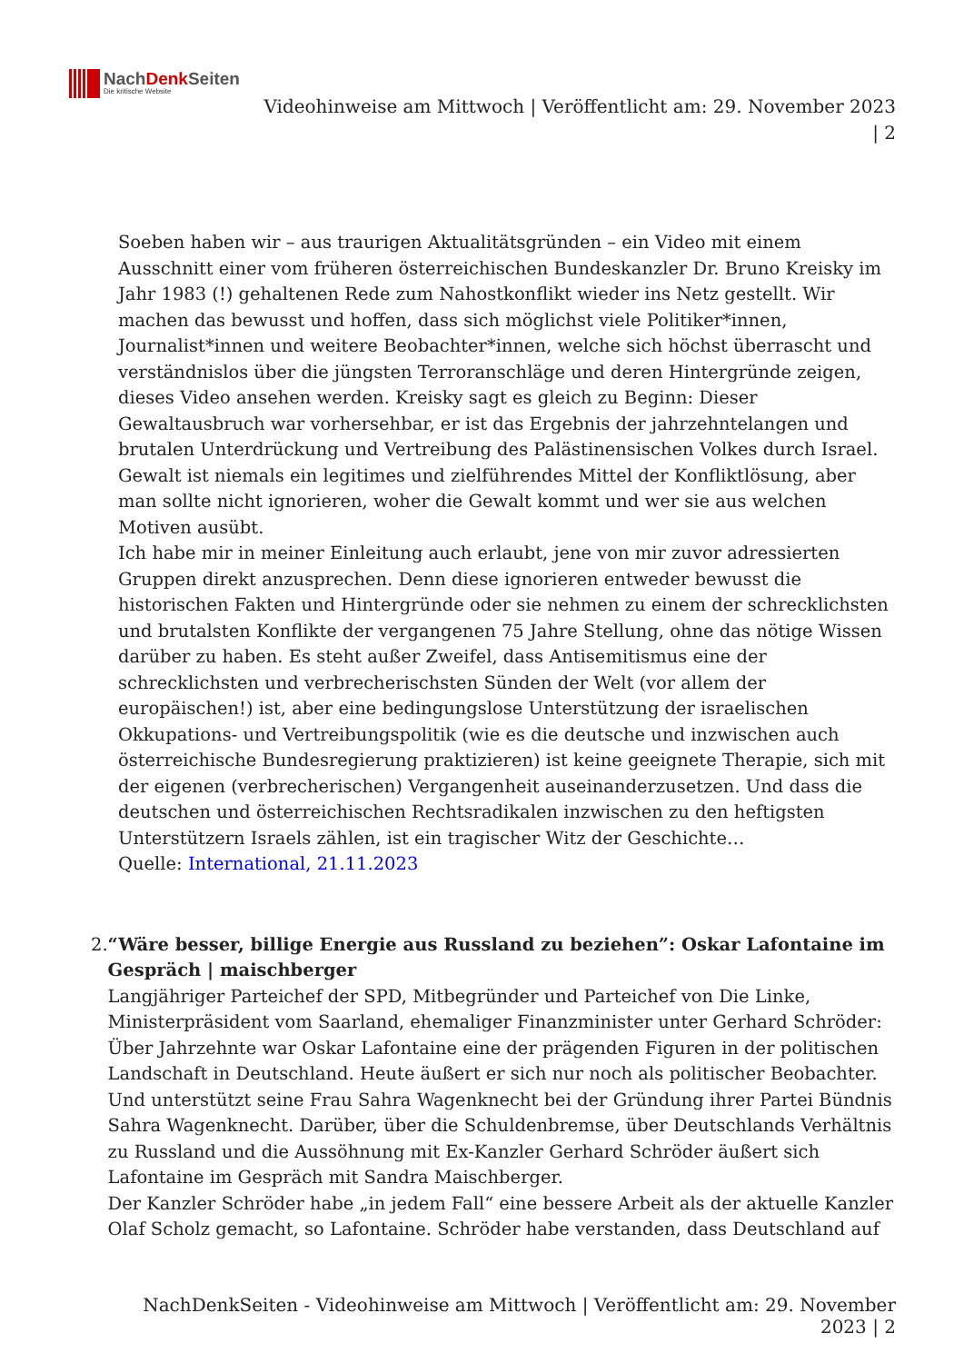NachDenk Seiten
Die kritische Website
Videohinweise am Mittwoch | Veröffentlicht am: 29. November 2023
| 2
Soeben haben wir – aus traurigen Aktualitätsgründen – ein Video mit einem Ausschnitt einer vom früheren österreichischen Bundeskanzler Dr. Bruno Kreisky im Jahr 1983 (!) gehaltenen Rede zum Nahostkonflikt wieder ins Netz gestellt. Wir machen das bewusst und hoffen, dass sich möglichst viele Politiker*innen, Journalist*innen und weitere Beobachter*innen, welche sich höchst überrascht und verständnislos über die jüngsten Terroranschläge und deren Hintergründe zeigen, dieses Video ansehen werden. Kreisky sagt es gleich zu Beginn: Dieser Gewaltausbruch war vorhersehbar, er ist das Ergebnis der jahrzehntelangen und brutalen Unterdrückung und Vertreibung des Palästinensischen Volkes durch Israel. Gewalt ist niemals ein legitimes und zielführendes Mittel der Konfliktlösung, aber man sollte nicht ignorieren, woher die Gewalt kommt und wer sie aus welchen Motiven ausübt.
Ich habe mir in meiner Einleitung auch erlaubt, jene von mir zuvor adressierten Gruppen direkt anzusprechen. Denn diese ignorieren entweder bewusst die historischen Fakten und Hintergründe oder sie nehmen zu einem der schrecklichsten und brutalsten Konflikte der vergangenen 75 Jahre Stellung, ohne das nötige Wissen darüber zu haben. Es steht außer Zweifel, dass Antisemitismus eine der schrecklichsten und verbrecherischsten Sünden der Welt (vor allem der europäischen!) ist, aber eine bedingungslose Unterstützung der israelischen Okkupations- und Vertreibungspolitik (wie es die deutsche und inzwischen auch österreichische Bundesregierung praktizieren) ist keine geeignete Therapie, sich mit der eigenen (verbrecherischen) Vergangenheit auseinanderzusetzen. Und dass die deutschen und österreichischen Rechtsradikalen inzwischen zu den heftigsten Unterstützern Israels zählen, ist ein tragischer Witz der Geschichte…
Quelle: International, 21.11.2023
2. “Wäre besser, billige Energie aus Russland zu beziehen”: Oskar Lafontaine im Gespräch | maischberger
Langjähriger Parteichef der SPD, Mitbegründer und Parteichef von Die Linke, Ministerpräsident vom Saarland, ehemaliger Finanzminister unter Gerhard Schröder: Über Jahrzehnte war Oskar Lafontaine eine der prägenden Figuren in der politischen Landschaft in Deutschland. Heute äußert er sich nur noch als politischer Beobachter. Und unterstützt seine Frau Sahra Wagenknecht bei der Gründung ihrer Partei Bündnis Sahra Wagenknecht. Darüber, über die Schuldenbremse, über Deutschlands Verhältnis zu Russland und die Aussöhnung mit Ex-Kanzler Gerhard Schröder äußert sich Lafontaine im Gespräch mit Sandra Maischberger.
Der Kanzler Schröder habe „in jedem Fall“ eine bessere Arbeit als der aktuelle Kanzler Olaf Scholz gemacht, so Lafontaine. Schröder habe verstanden, dass Deutschland auf
NachDenkSeiten - Videohinweise am Mittwoch | Veröffentlicht am: 29. November 2023 | 2